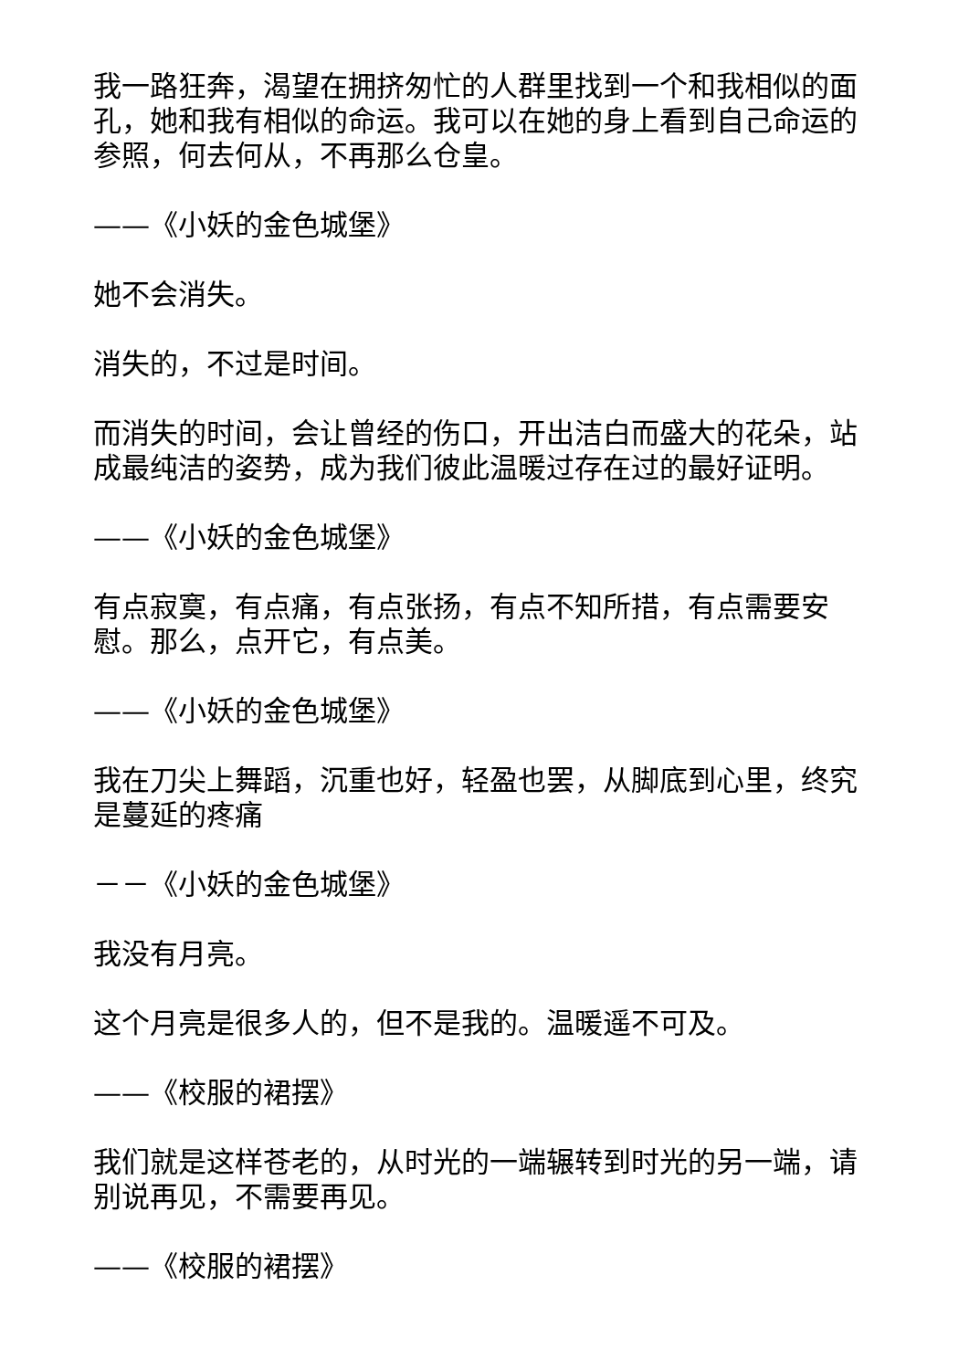我一路狂奔，渴望在拥挤匆忙的人群里找到一个和我相似的面孔，她和我有相似的命运。我可以在她的身上看到自己命运的参照，何去何从，不再那么仓皇。
——《小妖的金色城堡》
她不会消失。
消失的，不过是时间。
而消失的时间，会让曾经的伤口，开出洁白而盛大的花朵，站成最纯洁的姿势，成为我们彼此温暖过存在过的最好证明。
——《小妖的金色城堡》
有点寂寞，有点痛，有点张扬，有点不知所措，有点需要安慰。那么，点开它，有点美。
——《小妖的金色城堡》
我在刀尖上舞蹈，沉重也好，轻盈也罢，从脚底到心里，终究是蔓延的疼痛
－－《小妖的金色城堡》
我没有月亮。
这个月亮是很多人的，但不是我的。温暖遥不可及。
——《校服的裙摆》
我们就是这样苍老的，从时光的一端辗转到时光的另一端，请别说再见，不需要再见。
——《校服的裙摆》